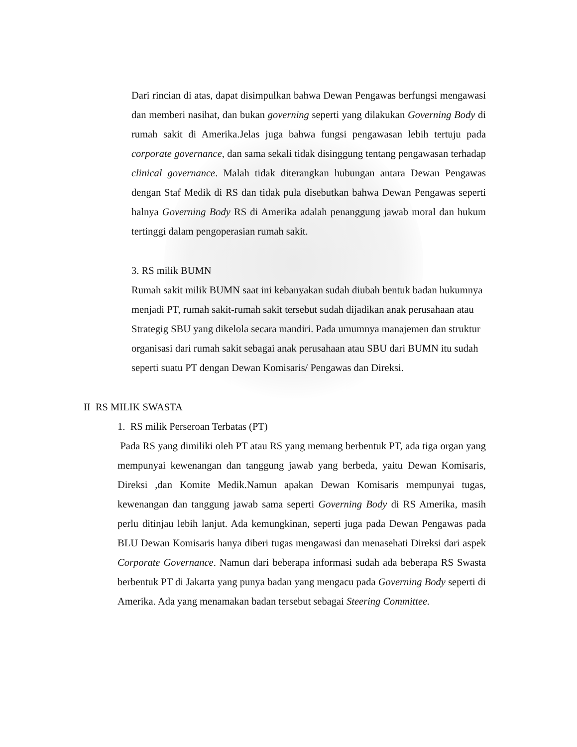Dari rincian di atas, dapat disimpulkan bahwa Dewan Pengawas berfungsi mengawasi dan memberi nasihat, dan bukan governing seperti yang dilakukan Governing Body di rumah sakit di Amerika.Jelas juga bahwa fungsi pengawasan lebih tertuju pada corporate governance, dan sama sekali tidak disinggung tentang pengawasan terhadap clinical governance. Malah tidak diterangkan hubungan antara Dewan Pengawas dengan Staf Medik di RS dan tidak pula disebutkan bahwa Dewan Pengawas seperti halnya Governing Body RS di Amerika adalah penanggung jawab moral dan hukum tertinggi dalam pengoperasian rumah sakit.
3. RS milik BUMN
Rumah sakit milik BUMN saat ini kebanyakan sudah diubah bentuk badan hukumnya menjadi PT, rumah sakit-rumah sakit tersebut sudah dijadikan anak perusahaan atau Strategig SBU yang dikelola secara mandiri. Pada umumnya manajemen dan struktur organisasi dari rumah sakit sebagai anak perusahaan atau SBU dari BUMN itu sudah seperti suatu PT dengan Dewan Komisaris/ Pengawas dan Direksi.
II RS MILIK SWASTA
1. RS milik Perseroan Terbatas (PT)
Pada RS yang dimiliki oleh PT atau RS yang memang berbentuk PT, ada tiga organ yang mempunyai kewenangan dan tanggung jawab yang berbeda, yaitu Dewan Komisaris, Direksi ,dan Komite Medik.Namun apakan Dewan Komisaris mempunyai tugas, kewenangan dan tanggung jawab sama seperti Governing Body di RS Amerika, masih perlu ditinjau lebih lanjut. Ada kemungkinan, seperti juga pada Dewan Pengawas pada BLU Dewan Komisaris hanya diberi tugas mengawasi dan menasehati Direksi dari aspek Corporate Governance. Namun dari beberapa informasi sudah ada beberapa RS Swasta berbentuk PT di Jakarta yang punya badan yang mengacu pada Governing Body seperti di Amerika. Ada yang menamakan badan tersebut sebagai Steering Committee.